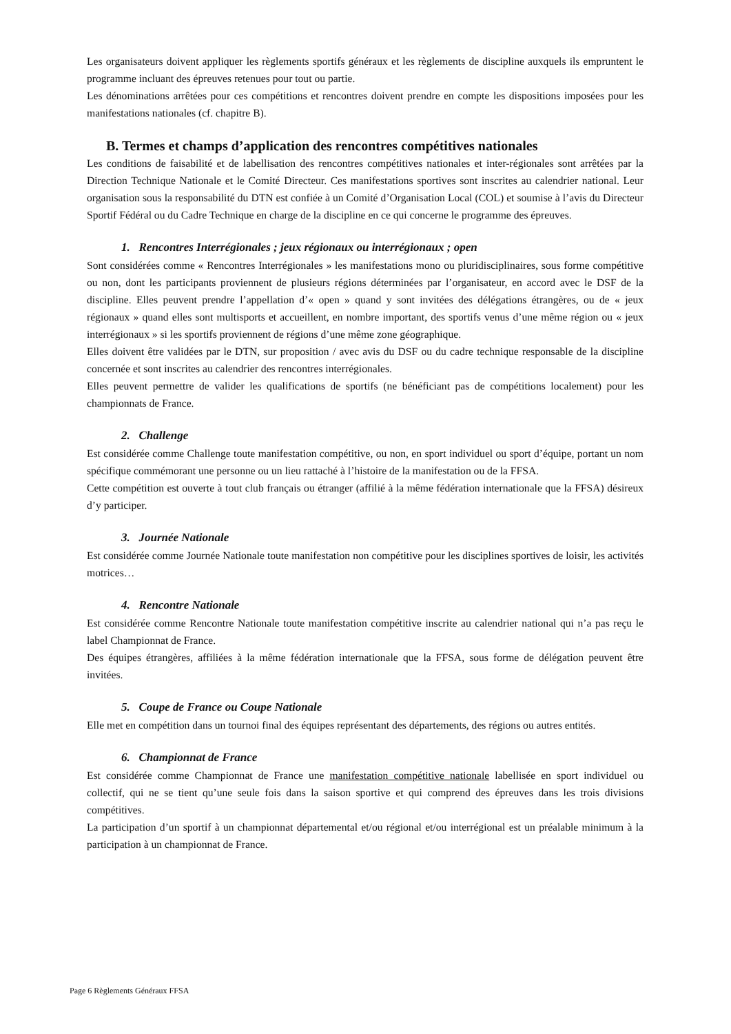Les organisateurs doivent appliquer les règlements sportifs généraux et les règlements de discipline auxquels ils empruntent le programme incluant des épreuves retenues pour tout ou partie.
Les dénominations arrêtées pour ces compétitions et rencontres doivent prendre en compte les dispositions imposées pour les manifestations nationales (cf. chapitre B).
B. Termes et champs d’application des rencontres compétitives nationales
Les conditions de faisabilité et de labellisation des rencontres compétitives nationales et inter-régionales sont arrêtées par la Direction Technique Nationale et le Comité Directeur. Ces manifestations sportives sont inscrites au calendrier national. Leur organisation sous la responsabilité du DTN est confiée à un Comité d’Organisation Local (COL) et soumise à l’avis du Directeur Sportif Fédéral ou du Cadre Technique en charge de la discipline en ce qui concerne le programme des épreuves.
1. Rencontres Interrégionales ; jeux régionaux ou interrégionaux ; open
Sont considérées comme « Rencontres Interrégionales » les manifestations mono ou pluridisciplinaires, sous forme compétitive ou non, dont les participants proviennent de plusieurs régions déterminées par l’organisateur, en accord avec le DSF de la discipline. Elles peuvent prendre l’appellation d’« open » quand y sont invitées des délégations étrangères, ou de « jeux régionaux » quand elles sont multisports et accueillent, en nombre important, des sportifs venus d’une même région ou « jeux interrégionaux » si les sportifs proviennent de régions d’une même zone géographique.
Elles doivent être validées par le DTN, sur proposition / avec avis du DSF ou du cadre technique responsable de la discipline concernée et sont inscrites au calendrier des rencontres interrégionales.
Elles peuvent permettre de valider les qualifications de sportifs (ne bénéficiant pas de compétitions localement) pour les championnats de France.
2. Challenge
Est considérée comme Challenge toute manifestation compétitive, ou non, en sport individuel ou sport d’équipe, portant un nom spécifique commémorant une personne ou un lieu rattaché à l’histoire de la manifestation ou de la FFSA.
Cette compétition est ouverte à tout club français ou étranger (affilié à la même fédération internationale que la FFSA) désireux d’y participer.
3. Journée Nationale
Est considérée comme Journée Nationale toute manifestation non compétitive pour les disciplines sportives de loisir, les activités motrices…
4. Rencontre Nationale
Est considérée comme Rencontre Nationale toute manifestation compétitive inscrite au calendrier national qui n’a pas reçu le label Championnat de France.
Des équipes étrangères, affiliées à la même fédération internationale que la FFSA, sous forme de délégation peuvent être invitées.
5. Coupe de France ou Coupe Nationale
Elle met en compétition dans un tournoi final des équipes représentant des départements, des régions ou autres entités.
6. Championnat de France
Est considérée comme Championnat de France une manifestation compétitive nationale labellisée en sport individuel ou collectif, qui ne se tient qu’une seule fois dans la saison sportive et qui comprend des épreuves dans les trois divisions compétitives.
La participation d’un sportif à un championnat départemental et/ou régional et/ou interrégional est un préalable minimum à la participation à un championnat de France.
Page 6 Règlements Généraux FFSA